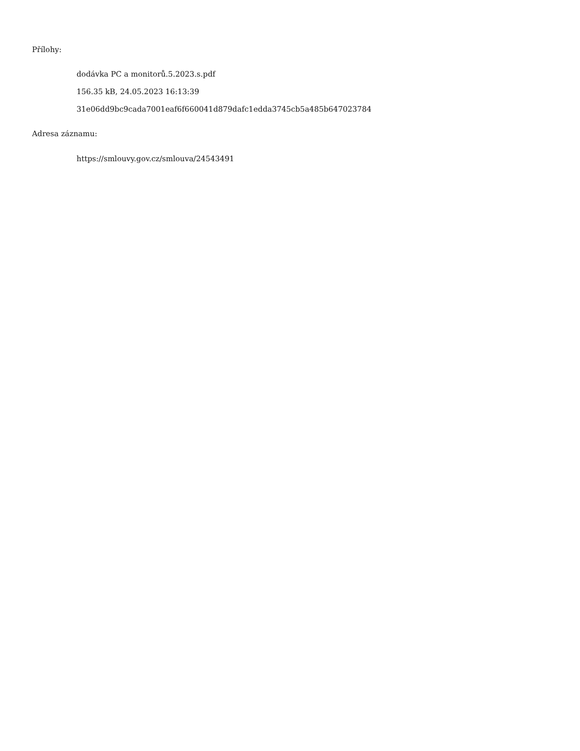Přílohy:
dodávka PC a monitorů.5.2023.s.pdf
156.35 kB, 24.05.2023 16:13:39
31e06dd9bc9cada7001eaf6f660041d879dafc1edda3745cb5a485b647023784
Adresa záznamu:
https://smlouvy.gov.cz/smlouva/24543491